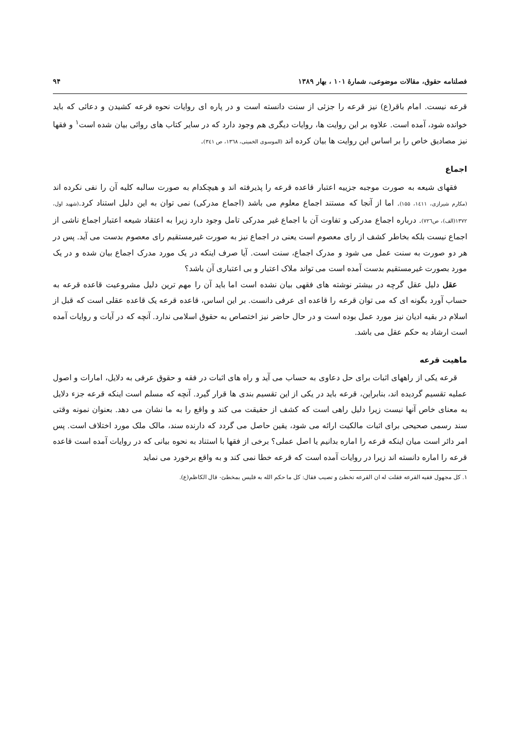فصلنامه حقوق، مقالات موضوعی، شمارهٔ ۱۰۱ ، بهار ۱۳۸۹ ۹۴
قرعه نیست. امام باقر(ع) نیز قرعه را جزئی از سنت دانسته است و در پاره ای روایات نحوه قرعه کشیدن و دعائی که باید خوانده شود، آمده است. علاوه بر این روایت ها، روایات دیگری هم وجود دارد که در سایر کتاب های روائی بیان شده است<sup>۱</sup> و فقها نیز مصادیق خاص را بر اساس این روایت ها بیان کرده اند (الموسوی الخمینی، ۱۳٦۸، ص ۳٤۱).
اجماع
فقهای شیعه به صورت موجبه جزییه اعتبار قاعده قرعه را پذیرفته اند و هیچکدام به صورت سالبه کلیه آن را نفی نکرده اند (مکارم شیرازی، ۱٤۱۱، ۱۵۵). اما از آنجا که مستند اجماع معلوم می باشد (اجماع مدرکی) نمی توان به این دلیل استناد کرد.(شهید اول، ۱۳۷۲(الف)، ص۷۲٦). درباره اجماع مدرکی و تفاوت آن با اجماع غیر مدرکی تامل وجود دارد زیرا به اعتقاد شیعه اعتبار اجماع ناشی از اجماع نیست بلکه بخاطر کشف از رای معصوم است یعنی در اجماع نیز به صورت غیرمستقیم رای معصوم بدست می آید. پس در هر دو صورت به سنت عمل می شود و مدرک اجماع، سنت است. آیا صرف اینکه در یک مورد مدرک اجماع بیان شده و در یک مورد بصورت غیرمستقیم بدست آمده است می تواند ملاک اعتبار و بی اعتباری آن باشد؟
عقل دلیل عقل گرچه در بیشتر نوشته های فقهی بیان نشده است اما باید آن را مهم ترین دلیل مشروعیت قاعده قرعه به حساب آورد بگونه ای که می توان قرعه را قاعده ای عرفی دانست. بر این اساس، قاعده قرعه یک قاعده عقلی است که قبل از اسلام در بقیه ادیان نیز مورد عمل بوده است و در حال حاضر نیز اختصاص به حقوق اسلامی ندارد. آنچه که در آیات و روایات آمده است ارشاد به حکم عقل می باشد.
ماهیت قرعه
قرعه یکی از راههای اثبات برای حل دعاوی به حساب می آید و راه های اثبات در فقه و حقوق عرفی به دلایل، امارات و اصول عملیه تقسیم گردیده اند، بنابراین، قرعه باید در یکی از این تقسیم بندی ها قرار گیرد. آنچه که مسلم است اینکه قرعه جزء دلایل به معنای خاص آنها نیست زیرا دلیل راهی است که کشف از حقیقت می کند و واقع را به ما نشان می دهد. بعنوان نمونه وقتی سند رسمی صحیحی برای اثبات مالکیت ارائه می شود، یقین حاصل می گردد که دارنده سند، مالک ملک مورد اختلاف است. پس امر دائر است میان اینکه قرعه را اماره بدانیم یا اصل عملی؟ برخی از فقها با استناد به نحوه بیانی که در روایات آمده است قاعده قرعه را اماره دانسته اند زیرا در روایات آمده است که قرعه خطا نمی کند و به واقع برخورد می نماید
۱. کل مجهول ففیه القرعه فقلت له ان القرعه تخطئ و تصیب فقال: کل ما حکم الله به فلیس بمخطئ- قال الکاظم(ع).